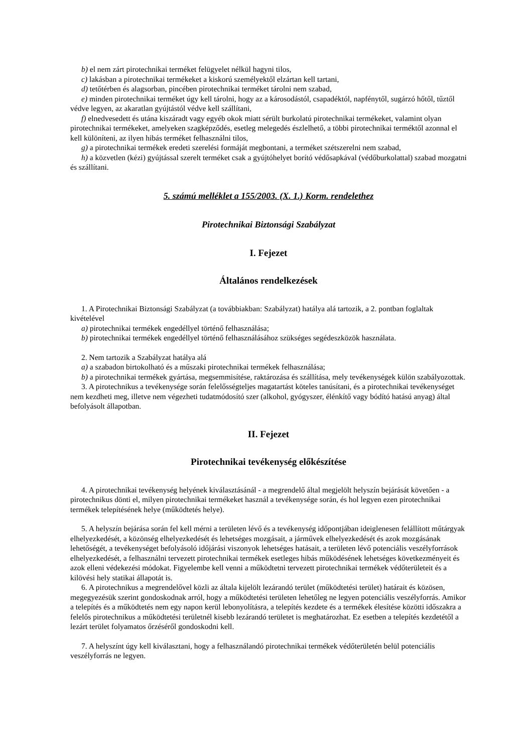b) el nem zárt pirotechnikai terméket felügyelet nélkül hagyni tilos,
c) lakásban a pirotechnikai termékeket a kiskorú személyektől elzártan kell tartani,
d) tetőtérben és alagsorban, pincében pirotechnikai terméket tárolni nem szabad,
e) minden pirotechnikai terméket úgy kell tárolni, hogy az a károsodástól, csapadéktól, napfénytől, sugárzó hőtől, tűztől védve legyen, az akaratlan gyújtástól védve kell szállítani,
f) elnedvesedett és utána kiszáradt vagy egyéb okok miatt sérült burkolatú pirotechnikai termékeket, valamint olyan pirotechnikai termékeket, amelyeken szagképződés, esetleg melegedés észlelhető, a többi pirotechnikai terméktől azonnal el kell különíteni, az ilyen hibás terméket felhasználni tilos,
g) a pirotechnikai termékek eredeti szerelési formáját megbontani, a terméket szétszerelni nem szabad,
h) a közvetlen (kézi) gyújtással szerelt terméket csak a gyújtóhelyet borító védősapkával (védőburkolattal) szabad mozgatni és szállítani.
5. számú melléklet a 155/2003. (X. 1.) Korm. rendelethez
Pirotechnikai Biztonsági Szabályzat
I. Fejezet
Általános rendelkezések
1. A Pirotechnikai Biztonsági Szabályzat (a továbbiakban: Szabályzat) hatálya alá tartozik, a 2. pontban foglaltak kivételével
a) pirotechnikai termékek engedéllyel történő felhasználása;
b) pirotechnikai termékek engedéllyel történő felhasználásához szükséges segédeszközök használata.
2. Nem tartozik a Szabályzat hatálya alá
a) a szabadon birtokolható és a műszaki pirotechnikai termékek felhasználása;
b) a pirotechnikai termékek gyártása, megsemmisítése, raktározása és szállítása, mely tevékenységek külön szabályozottak.
3. A pirotechnikus a tevékenysége során felelősségteljes magatartást köteles tanúsítani, és a pirotechnikai tevékenységet nem kezdheti meg, illetve nem végezheti tudatmódosító szer (alkohol, gyógyszer, élénkítő vagy bódító hatású anyag) által befolyásolt állapotban.
II. Fejezet
Pirotechnikai tevékenység előkészítése
4. A pirotechnikai tevékenység helyének kiválasztásánál - a megrendelő által megjelölt helyszín bejárását követően - a pirotechnikus dönti el, milyen pirotechnikai termékeket használ a tevékenysége során, és hol legyen ezen pirotechnikai termékek telepítésének helye (működtetés helye).
5. A helyszín bejárása során fel kell mérni a területen lévő és a tevékenység időpontjában ideiglenesen felállított műtárgyak elhelyezkedését, a közönség elhelyezkedését és lehetséges mozgásait, a járművek elhelyezkedését és azok mozgásának lehetőségét, a tevékenységet befolyásoló időjárási viszonyok lehetséges hatásait, a területen lévő potenciális veszélyforrások elhelyezkedését, a felhasználni tervezett pirotechnikai termékek esetleges hibás működésének lehetséges következményeit és azok elleni védekezési módokat. Figyelembe kell venni a működtetni tervezett pirotechnikai termékek védőterületeit és a kilövési hely statikai állapotát is.
6. A pirotechnikus a megrendelővel közli az általa kijelölt lezárandó terület (működtetési terület) határait és közösen, megegyezésük szerint gondoskodnak arról, hogy a működtetési területen lehetőleg ne legyen potenciális veszélyforrás. Amikor a telepítés és a működtetés nem egy napon kerül lebonyolításra, a telepítés kezdete és a termékek élesítése közötti időszakra a felelős pirotechnikus a működtetési területnél kisebb lezárandó területet is meghatározhat. Ez esetben a telepítés kezdetétől a lezárt terület folyamatos őrzéséről gondoskodni kell.
7. A helyszínt úgy kell kiválasztani, hogy a felhasználandó pirotechnikai termékek védőterületén belül potenciális veszélyforrás ne legyen.